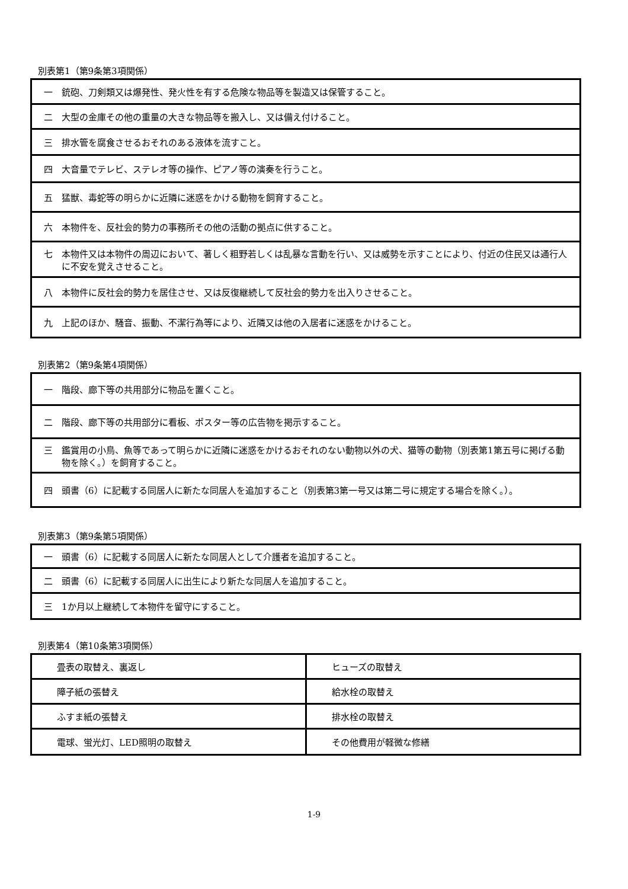別表第1（第9条第3項関係）
| 一 銃砲、刀剣類又は爆発性、発火性を有する危険な物品等を製造又は保管すること。 |
| 二 大型の金庫その他の重量の大きな物品等を搬入し、又は備え付けること。 |
| 三 排水管を腐食させるおそれのある液体を流すこと。 |
| 四 大音量でテレビ、ステレオ等の操作、ピアノ等の演奏を行うこと。 |
| 五 猛獣、毒蛇等の明らかに近隣に迷惑をかける動物を飼育すること。 |
| 六 本物件を、反社会的勢力の事務所その他の活動の拠点に供すること。 |
| 七 本物件又は本物件の周辺において、著しく粗野若しくは乱暴な言動を行い、又は威勢を示すことにより、付近の住民又は通行人に不安を覚えさせること。 |
| 八 本物件に反社会的勢力を居住させ、又は反復継続して反社会的勢力を出入りさせること。 |
| 九 上記のほか、騒音、振動、不潔行為等により、近隣又は他の入居者に迷惑をかけること。 |
別表第2（第9条第4項関係）
| 一 階段、廊下等の共用部分に物品を置くこと。 |
| 二 階段、廊下等の共用部分に看板、ポスター等の広告物を掲示すること。 |
| 三 鑑賞用の小鳥、魚等であって明らかに近隣に迷惑をかけるおそれのない動物以外の犬、猫等の動物（別表第1第五号に掲げる動物を除く。）を飼育すること。 |
| 四 頭書（6）に記載する同居人に新たな同居人を追加すること（別表第3第一号又は第二号に規定する場合を除く。）。 |
別表第3（第9条第5項関係）
| 一 頭書（6）に記載する同居人に新たな同居人として介護者を追加すること。 |
| 二 頭書（6）に記載する同居人に出生により新たな同居人を追加すること。 |
| 三 1か月以上継続して本物件を留守にすること。 |
別表第4（第10条第3項関係）
| 畳表の取替え、裏返し | ヒューズの取替え |
| 障子紙の張替え | 給水栓の取替え |
| ふすま紙の張替え | 排水栓の取替え |
| 電球、蛍光灯、LED照明の取替え | その他費用が軽微な修繕 |
1-9